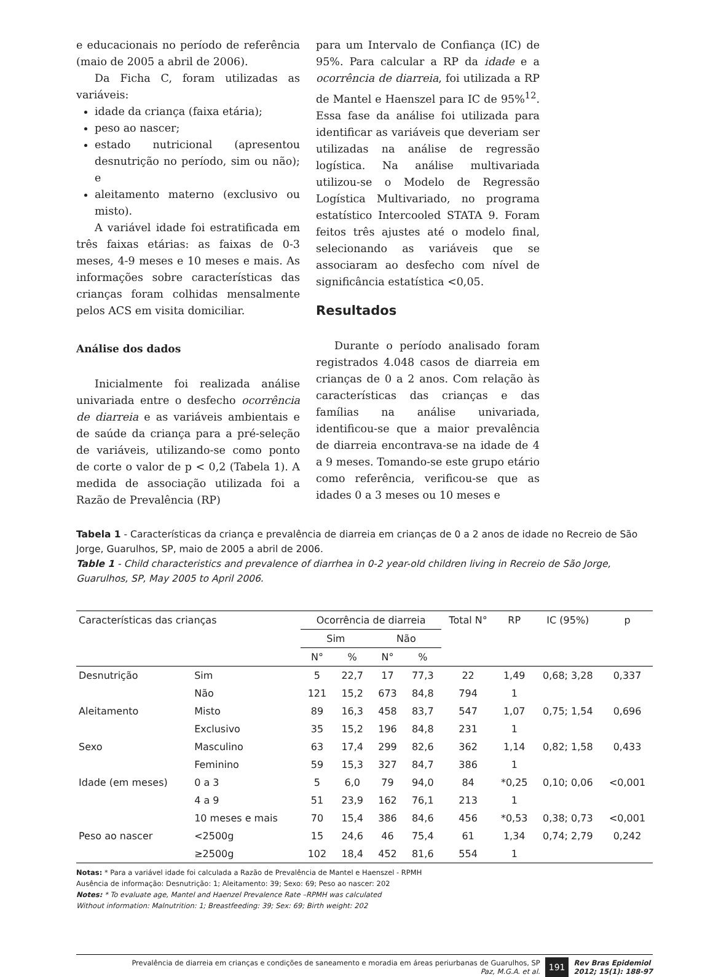e educacionais no período de referência (maio de 2005 a abril de 2006).
Da Ficha C, foram utilizadas as variáveis:
idade da criança (faixa etária);
peso ao nascer;
estado nutricional (apresentou desnutrição no período, sim ou não); e
aleitamento materno (exclusivo ou misto).
A variável idade foi estratificada em três faixas etárias: as faixas de 0-3 meses, 4-9 meses e 10 meses e mais. As informações sobre características das crianças foram colhidas mensalmente pelos ACS em visita domiciliar.
Análise dos dados
Inicialmente foi realizada análise univariada entre o desfecho ocorrência de diarreia e as variáveis ambientais e de saúde da criança para a pré-seleção de variáveis, utilizando-se como ponto de corte o valor de p < 0,2 (Tabela 1). A medida de associação utilizada foi a Razão de Prevalência (RP)
para um Intervalo de Confiança (IC) de 95%. Para calcular a RP da idade e a ocorrência de diarreia, foi utilizada a RP de Mantel e Haenszel para IC de 95%<sup>12</sup>. Essa fase da análise foi utilizada para identificar as variáveis que deveriam ser utilizadas na análise de regressão logística. Na análise multivariada utilizou-se o Modelo de Regressão Logística Multivariado, no programa estatístico Intercooled STATA 9. Foram feitos três ajustes até o modelo final, selecionando as variáveis que se associaram ao desfecho com nível de significância estatística <0,05.
Resultados
Durante o período analisado foram registrados 4.048 casos de diarreia em crianças de 0 a 2 anos. Com relação às características das crianças e das famílias na análise univariada, identificou-se que a maior prevalência de diarreia encontrava-se na idade de 4 a 9 meses. Tomando-se este grupo etário como referência, verificou-se que as idades 0 a 3 meses ou 10 meses e
Tabela 1 - Características da criança e prevalência de diarreia em crianças de 0 a 2 anos de idade no Recreio de São Jorge, Guarulhos, SP, maio de 2005 a abril de 2006.
Table 1 - Child characteristics and prevalence of diarrhea in 0-2 year-old children living in Recreio de São Jorge, Guarulhos, SP, May 2005 to April 2006.
| Características das crianças | | Ocorrência de diarreia | | | | Total N° | RP | IC (95%) | p |
| --- | --- | --- | --- | --- | --- | --- | --- | --- | --- |
| | | Sim | | Não | | | | | |
| | | N° | % | N° | % | | | | |
| Desnutrição | Sim | 5 | 22,7 | 17 | 77,3 | 22 | 1,49 | 0,68; 3,28 | 0,337 |
| | Não | 121 | 15,2 | 673 | 84,8 | 794 | 1 | | |
| Aleitamento | Misto | 89 | 16,3 | 458 | 83,7 | 547 | 1,07 | 0,75; 1,54 | 0,696 |
| | Exclusivo | 35 | 15,2 | 196 | 84,8 | 231 | 1 | | |
| Sexo | Masculino | 63 | 17,4 | 299 | 82,6 | 362 | 1,14 | 0,82; 1,58 | 0,433 |
| | Feminino | 59 | 15,3 | 327 | 84,7 | 386 | 1 | | |
| Idade (em meses) | 0 a 3 | 5 | 6,0 | 79 | 94,0 | 84 | *0,25 | 0,10; 0,06 | <0,001 |
| | 4 a 9 | 51 | 23,9 | 162 | 76,1 | 213 | 1 | | |
| | 10 meses e mais | 70 | 15,4 | 386 | 84,6 | 456 | *0,53 | 0,38; 0,73 | <0,001 |
| Peso ao nascer | <2500g | 15 | 24,6 | 46 | 75,4 | 61 | 1,34 | 0,74; 2,79 | 0,242 |
| | ≥2500g | 102 | 18,4 | 452 | 81,6 | 554 | 1 | | |
Notas: * Para a variável idade foi calculada a Razão de Prevalência de Mantel e Haenszel - RPMH
Ausência de informação: Desnutrição: 1; Aleitamento: 39; Sexo: 69; Peso ao nascer: 202
Notes: * To evaluate age, Mantel and Haenzel Prevalence Rate –RPMH was calculated
Without information: Malnutrition: 1; Breastfeeding: 39; Sex: 69; Birth weight: 202
Prevalência de diarreia em crianças e condições de saneamento e moradia em áreas periurbanas de Guarulhos, SP
Paz, M.G.A. et al.
191
Rev Bras Epidemiol
2012; 15(1): 188-97